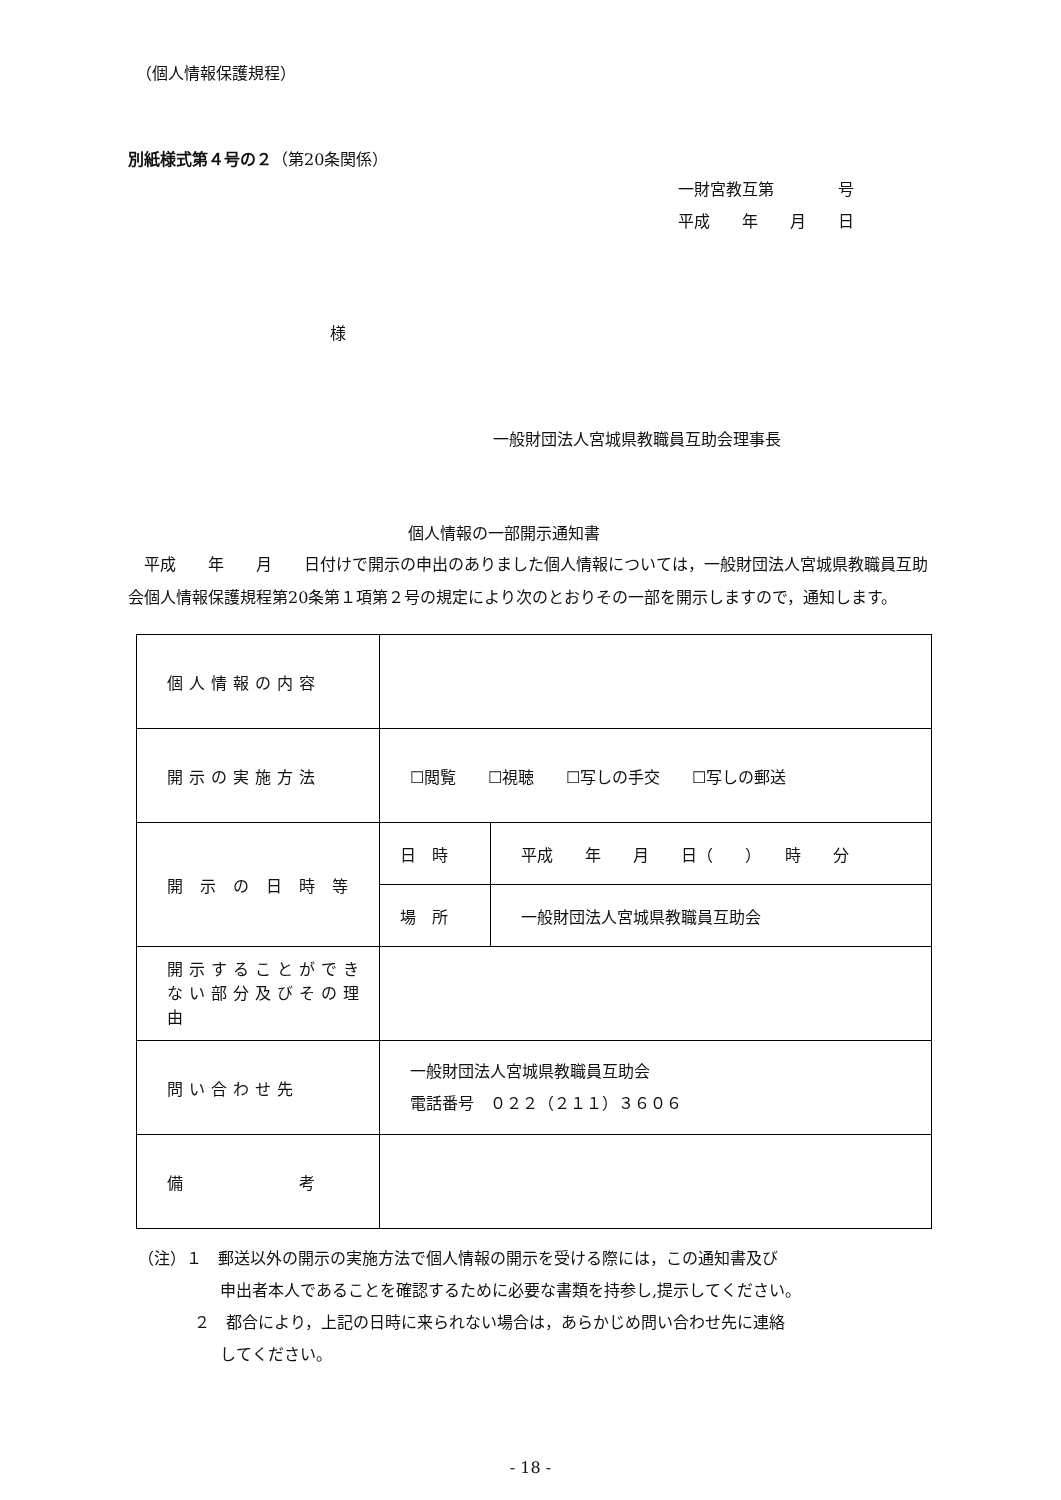（個人情報保護規程）
別紙様式第４号の２（第20条関係）
一財宮教互第　　　　号
平成　　年　　月　　日
様
一般財団法人宮城県教職員互助会理事長
個人情報の一部開示通知書
　平成　　年　　月　　日付けで開示の申出のありました個人情報については，一般財団法人宮城県教職員互助会個人情報保護規程第20条第１項第２号の規定により次のとおりその一部を開示しますので，通知します。
| 個人情報の内容 | | |
| 開示の実施方法 | ☐閲覧 ☐視聴 ☐写しの手交 ☐写しの郵送 | |
| 開 示 の 日 時 等 | 日 時 | 平成 年 月 日（ ） 時 分 |
| | 場 所 | 一般財団法人宮城県教職員互助会 |
| 開示することができない部分及びその理由 | | |
| 問い合わせ先 | 一般財団法人宮城県教職員互助会 電話番号 ０２２（２１１）３６０６ | |
| 備 考 | | |
（注）１　郵送以外の開示の実施方法で個人情報の開示を受ける際には，この通知書及び
申出者本人であることを確認するために必要な書類を持参し,提示してください。
２　都合により，上記の日時に来られない場合は，あらかじめ問い合わせ先に連絡
してください。
- 18 -